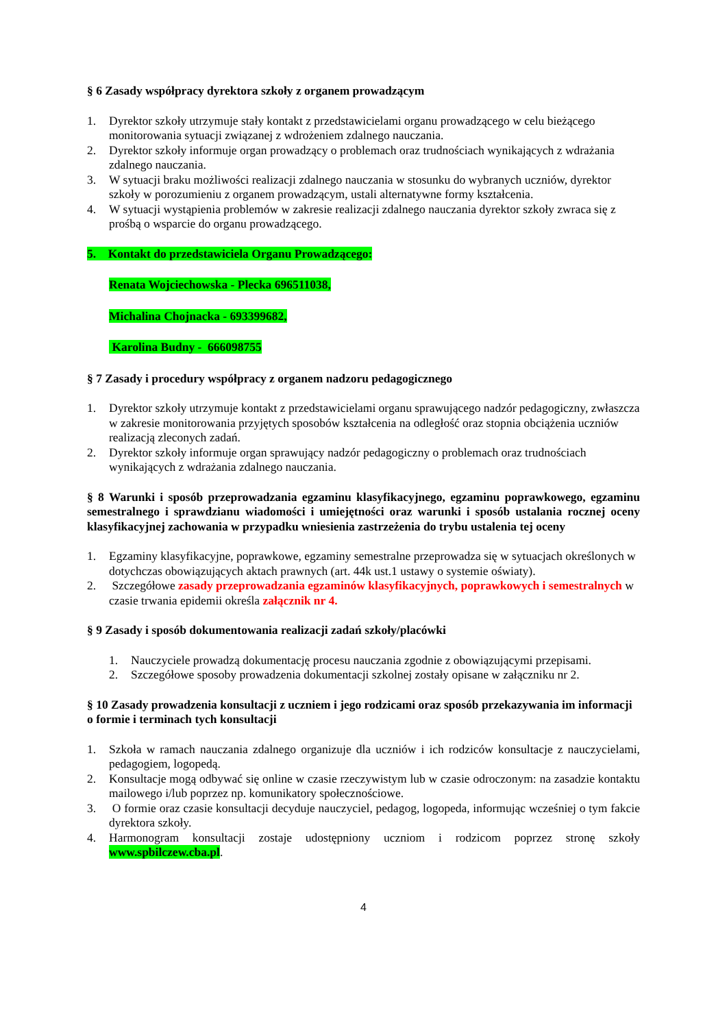§ 6 Zasady współpracy dyrektora szkoły z organem prowadzącym
1. Dyrektor szkoły utrzymuje stały kontakt z przedstawicielami organu prowadzącego w celu bieżącego monitorowania sytuacji związanej z wdrożeniem zdalnego nauczania.
2. Dyrektor szkoły informuje organ prowadzący o problemach oraz trudnościach wynikających z wdrażania zdalnego nauczania.
3. W sytuacji braku możliwości realizacji zdalnego nauczania w stosunku do wybranych uczniów, dyrektor szkoły w porozumieniu z organem prowadzącym, ustali alternatywne formy kształcenia.
4. W sytuacji wystąpienia problemów w zakresie realizacji zdalnego nauczania dyrektor szkoły zwraca się z prośbą o wsparcie do organu prowadzącego.
5. Kontakt do przedstawiciela Organu Prowadzącego:
Renata Wojciechowska - Plecka 696511038,
Michalina Chojnacka - 693399682,
Karolina Budny - 666098755
§ 7 Zasady i procedury współpracy z organem nadzoru pedagogicznego
1. Dyrektor szkoły utrzymuje kontakt z przedstawicielami organu sprawującego nadzór pedagogiczny, zwłaszcza w zakresie monitorowania przyjętych sposobów kształcenia na odległość oraz stopnia obciążenia uczniów realizacją zleconych zadań.
2. Dyrektor szkoły informuje organ sprawujący nadzór pedagogiczny o problemach oraz trudnościach wynikających z wdrażania zdalnego nauczania.
§ 8 Warunki i sposób przeprowadzania egzaminu klasyfikacyjnego, egzaminu poprawkowego, egzaminu semestralnego i sprawdzianu wiadomości i umiejętności oraz warunki i sposób ustalania rocznej oceny klasyfikacyjnej zachowania w przypadku wniesienia zastrzeżenia do trybu ustalenia tej oceny
1. Egzaminy klasyfikacyjne, poprawkowe, egzaminy semestralne przeprowadza się w sytuacjach określonych w dotychczas obowiązujących aktach prawnych (art. 44k ust.1 ustawy o systemie oświaty).
2. Szczegółowe zasady przeprowadzania egzaminów klasyfikacyjnych, poprawkowych i semestralnych w czasie trwania epidemii określa załącznik nr 4.
§ 9 Zasady i sposób dokumentowania realizacji zadań szkoły/placówki
1. Nauczyciele prowadzą dokumentację procesu nauczania zgodnie z obowiązującymi przepisami.
2. Szczegółowe sposoby prowadzenia dokumentacji szkolnej zostały opisane w załączniku nr 2.
§ 10 Zasady prowadzenia konsultacji z uczniem i jego rodzicami oraz sposób przekazywania im informacji o formie i terminach tych konsultacji
1. Szkoła w ramach nauczania zdalnego organizuje dla uczniów i ich rodziców konsultacje z nauczycielami, pedagogiem, logopedą.
2. Konsultacje mogą odbywać się online w czasie rzeczywistym lub w czasie odroczonym: na zasadzie kontaktu mailowego i/lub poprzez np. komunikatory społecznościowe.
3. O formie oraz czasie konsultacji decyduje nauczyciel, pedagog, logopeda, informując wcześniej o tym fakcie dyrektora szkoły.
4. Harmonogram konsultacji zostaje udostępniony uczniom i rodzicom poprzez stronę szkoły www.spbilczew.cba.pl.
4